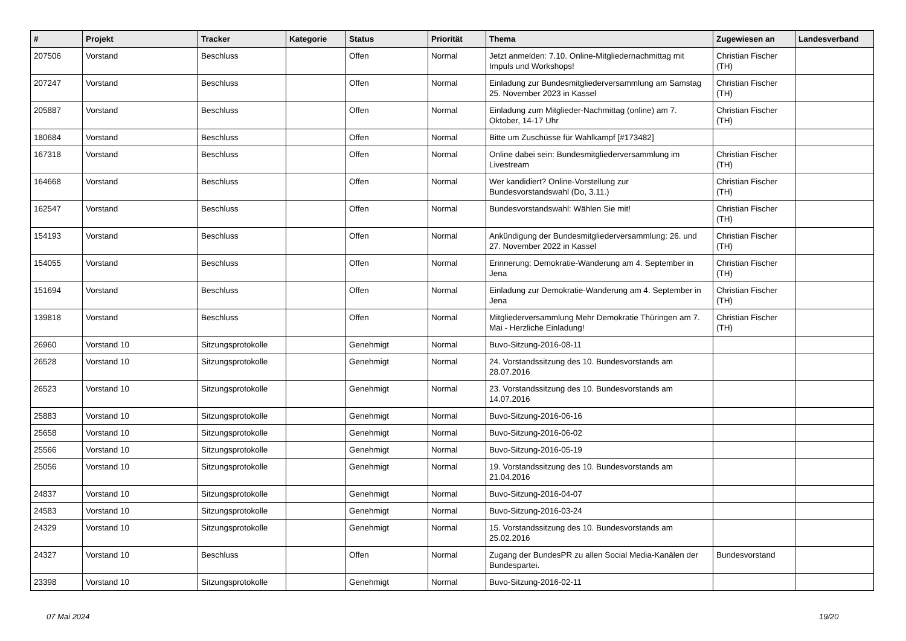| # | Projekt | Tracker | Kategorie | Status | Priorität | Thema | Zugewiesen an | Landesverband |
| --- | --- | --- | --- | --- | --- | --- | --- | --- |
| 207506 | Vorstand | Beschluss | | Offen | Normal | Jetzt anmelden: 7.10. Online-Mitgliedernachmittag mit Impuls und Workshops! | Christian Fischer (TH) | |
| 207247 | Vorstand | Beschluss | | Offen | Normal | Einladung zur Bundesmitgliederversammlung am Samstag 25. November 2023 in Kassel | Christian Fischer (TH) | |
| 205887 | Vorstand | Beschluss | | Offen | Normal | Einladung zum Mitglieder-Nachmittag (online) am 7. Oktober, 14-17 Uhr | Christian Fischer (TH) | |
| 180684 | Vorstand | Beschluss | | Offen | Normal | Bitte um Zuschüsse für Wahlkampf [#173482] | | |
| 167318 | Vorstand | Beschluss | | Offen | Normal | Online dabei sein: Bundesmitgliederversammlung im Livestream | Christian Fischer (TH) | |
| 164668 | Vorstand | Beschluss | | Offen | Normal | Wer kandidiert? Online-Vorstellung zur Bundesvorstandswahl (Do, 3.11.) | Christian Fischer (TH) | |
| 162547 | Vorstand | Beschluss | | Offen | Normal | Bundesvorstandswahl: Wählen Sie mit! | Christian Fischer (TH) | |
| 154193 | Vorstand | Beschluss | | Offen | Normal | Ankündigung der Bundesmitgliederversammlung: 26. und 27. November 2022 in Kassel | Christian Fischer (TH) | |
| 154055 | Vorstand | Beschluss | | Offen | Normal | Erinnerung: Demokratie-Wanderung am 4. September in Jena | Christian Fischer (TH) | |
| 151694 | Vorstand | Beschluss | | Offen | Normal | Einladung zur Demokratie-Wanderung am 4. September in Jena | Christian Fischer (TH) | |
| 139818 | Vorstand | Beschluss | | Offen | Normal | Mitgliederversammlung Mehr Demokratie Thüringen am 7. Mai - Herzliche Einladung! | Christian Fischer (TH) | |
| 26960 | Vorstand 10 | Sitzungsprotokolle | | Genehmigt | Normal | Buvo-Sitzung-2016-08-11 | | |
| 26528 | Vorstand 10 | Sitzungsprotokolle | | Genehmigt | Normal | 24. Vorstandssitzung des 10. Bundesvorstands am 28.07.2016 | | |
| 26523 | Vorstand 10 | Sitzungsprotokolle | | Genehmigt | Normal | 23. Vorstandssitzung des 10. Bundesvorstands am 14.07.2016 | | |
| 25883 | Vorstand 10 | Sitzungsprotokolle | | Genehmigt | Normal | Buvo-Sitzung-2016-06-16 | | |
| 25658 | Vorstand 10 | Sitzungsprotokolle | | Genehmigt | Normal | Buvo-Sitzung-2016-06-02 | | |
| 25566 | Vorstand 10 | Sitzungsprotokolle | | Genehmigt | Normal | Buvo-Sitzung-2016-05-19 | | |
| 25056 | Vorstand 10 | Sitzungsprotokolle | | Genehmigt | Normal | 19. Vorstandssitzung des 10. Bundesvorstands am 21.04.2016 | | |
| 24837 | Vorstand 10 | Sitzungsprotokolle | | Genehmigt | Normal | Buvo-Sitzung-2016-04-07 | | |
| 24583 | Vorstand 10 | Sitzungsprotokolle | | Genehmigt | Normal | Buvo-Sitzung-2016-03-24 | | |
| 24329 | Vorstand 10 | Sitzungsprotokolle | | Genehmigt | Normal | 15. Vorstandssitzung des 10. Bundesvorstands am 25.02.2016 | | |
| 24327 | Vorstand 10 | Beschluss | | Offen | Normal | Zugang der BundesPR zu allen Social Media-Kanälen der Bundespartei. | Bundesvorstand | |
| 23398 | Vorstand 10 | Sitzungsprotokolle | | Genehmigt | Normal | Buvo-Sitzung-2016-02-11 | | |
07 Mai 2024 19/20